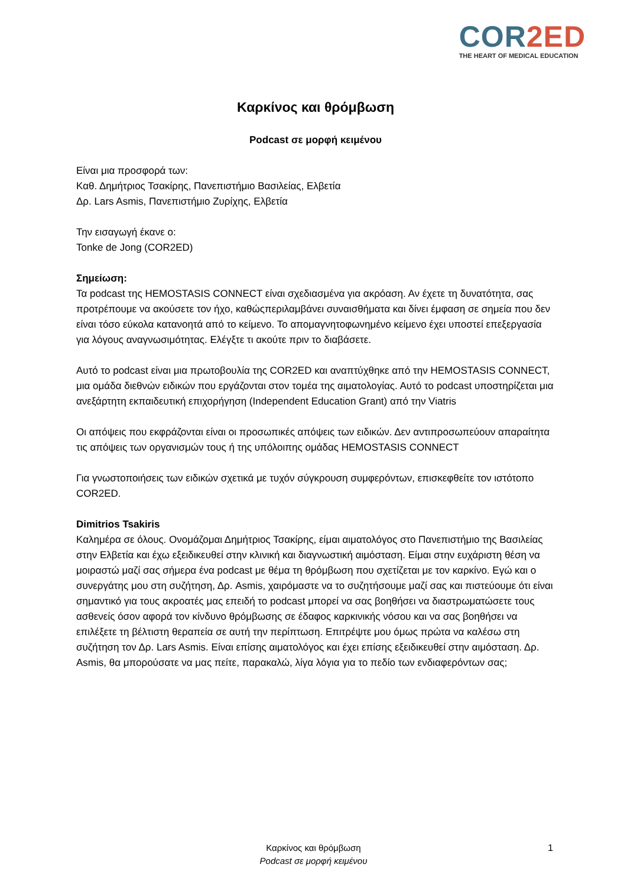COR2ED
THE HEART OF MEDICAL EDUCATION
Καρκίνος και θρόμβωση
Podcast σε μορφή κειμένου
Είναι μια προσφορά των:
Καθ. Δημήτριος Τσακίρης, Πανεπιστήμιο Βασιλείας, Ελβετία
Δρ. Lars Asmis, Πανεπιστήμιο Ζυρίχης, Ελβετία
Την εισαγωγή έκανε ο:
Tonke de Jong (COR2ED)
Σημείωση:
Τα podcast της HEMOSTASIS CONNECT είναι σχεδιασμένα για ακρόαση. Αν έχετε τη δυνατότητα, σας προτρέπουμε να ακούσετε τον ήχο, καθώςπεριλαμβάνει συναισθήματα και δίνει έμφαση σε σημεία που δεν είναι τόσο εύκολα κατανοητά από το κείμενο. Το απομαγνητοφωνημένο κείμενο έχει υποστεί επεξεργασία για λόγους αναγνωσιμότητας. Ελέγξτε τι ακούτε πριν το διαβάσετε.
Αυτό το podcast είναι μια πρωτοβουλία της COR2ED και αναπτύχθηκε από την HEMOSTASIS CONNECT, μια ομάδα διεθνών ειδικών που εργάζονται στον τομέα της αιματολογίας. Αυτό το podcast υποστηρίζεται μια ανεξάρτητη εκπαιδευτική επιχορήγηση (Independent Education Grant) από την Viatris
Οι απόψεις που εκφράζονται είναι οι προσωπικές απόψεις των ειδικών. Δεν αντιπροσωπεύουν απαραίτητα τις απόψεις των οργανισμών τους ή της υπόλοιπης ομάδας HEMOSTASIS CONNECT
Για γνωστοποιήσεις των ειδικών σχετικά με τυχόν σύγκρουση συμφερόντων, επισκεφθείτε τον ιστότοπο COR2ED.
Dimitrios Tsakiris
Καλημέρα σε όλους. Ονομάζομαι Δημήτριος Τσακίρης, είμαι αιματολόγος στο Πανεπιστήμιο της Βασιλείας στην Ελβετία και έχω εξειδικευθεί στην κλινική και διαγνωστική αιμόσταση. Είμαι στην ευχάριστη θέση να μοιραστώ μαζί σας σήμερα ένα podcast με θέμα τη θρόμβωση που σχετίζεται με τον καρκίνο. Εγώ και ο συνεργάτης μου στη συζήτηση, Δρ. Asmis, χαιρόμαστε να το συζητήσουμε μαζί σας και πιστεύουμε ότι είναι σημαντικό για τους ακροατές μας επειδή το podcast μπορεί να σας βοηθήσει να διαστρωματώσετε τους ασθενείς όσον αφορά τον κίνδυνο θρόμβωσης σε έδαφος καρκινικής νόσου και να σας βοηθήσει να επιλέξετε τη βέλτιστη θεραπεία σε αυτή την περίπτωση. Επιτρέψτε μου όμως πρώτα να καλέσω στη συζήτηση τον Δρ. Lars Asmis. Είναι επίσης αιματολόγος και έχει επίσης εξειδικευθεί στην αιμόσταση. Δρ. Asmis, θα μπορούσατε να μας πείτε, παρακαλώ, λίγα λόγια για το πεδίο των ενδιαφερόντων σας;
Καρκίνος και θρόμβωση
Podcast σε μορφή κειμένου
1